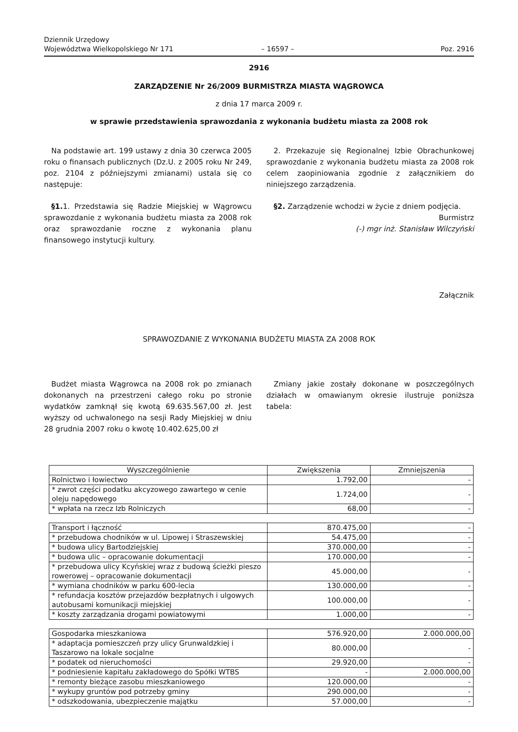Dziennik Urzędowy
Województwa Wielkopolskiego Nr 171
– 16597 –
Poz. 2916
2916
ZARZĄDZENIE Nr 26/2009 BURMISTRZA MIASTA WĄGROWCA
z dnia 17 marca 2009 r.
w sprawie przedstawienia sprawozdania z wykonania budżetu miasta za 2008 rok
Na podstawie art. 199 ustawy z dnia 30 czerwca 2005 roku o finansach publicznych (Dz.U. z 2005 roku Nr 249, poz. 2104 z późniejszymi zmianami) ustala się co następuje:
§1. 1. Przedstawia się Radzie Miejskiej w Wągrowcu sprawozdanie z wykonania budżetu miasta za 2008 rok oraz sprawozdanie roczne z wykonania planu finansowego instytucji kultury.
2. Przekazuje się Regionalnej Izbie Obrachunkowej sprawozdanie z wykonania budżetu miasta za 2008 rok celem zaopiniowania zgodnie z załącznikiem do niniejszego zarządzenia.
§2. Zarządzenie wchodzi w życie z dniem podjęcia.
Burmistrz
(-) mgr inż. Stanisław Wilczyński
Załącznik
SPRAWOZDANIE Z WYKONANIA BUDŻETU MIASTA ZA 2008 ROK
Budżet miasta Wągrowca na 2008 rok po zmianach dokonanych na przestrzeni całego roku po stronie wydatków zamknął się kwotą 69.635.567,00 zł. Jest wyższy od uchwalonego na sesji Rady Miejskiej w dniu 28 grudnia 2007 roku o kwotę 10.402.625,00 zł
Zmiany jakie zostały dokonane w poszczególnych działach w omawianym okresie ilustruje poniższa tabela:
| Wyszczególnienie | Zwiększenia | Zmniejszenia |
| --- | --- | --- |
| Rolnictwo i łowiectwo | 1.792,00 | - |
| * zwrot części podatku akcyzowego zawartego w cenie oleju napędowego | 1.724,00 | - |
| * wpłata na rzecz Izb Rolniczych | 68,00 | - |
| Transport i łączność | 870.475,00 | - |
| * przebudowa chodników w ul. Lipowej i Straszewskiej | 54.475,00 | - |
| * budowa ulicy Bartodziejskiej | 370.000,00 | - |
| * budowa ulic – opracowanie dokumentacji | 170.000,00 | - |
| * przebudowa ulicy Kcyńskiej wraz z budową ścieżki pieszo rowerowej – opracowanie dokumentacji | 45.000,00 | - |
| * wymiana chodników w parku 600-lecia | 130.000,00 | - |
| * refundacja kosztów przejazdów bezpłatnych i ulgowych autobusami komunikacji miejskiej | 100.000,00 | - |
| * koszty zarządzania drogami powiatowymi | 1.000,00 | - |
| Gospodarka mieszkaniowa | 576.920,00 | 2.000.000,00 |
| * adaptacja pomieszczeń przy ulicy Grunwaldzkiej i Taszarowo na lokale socjalne | 80.000,00 | - |
| * podatek od nieruchomości | 29.920,00 | - |
| * podniesienie kapitału zakładowego do Spółki WTBS | - | 2.000.000,00 |
| * remonty bieżące zasobu mieszkaniowego | 120.000,00 | - |
| * wykupy gruntów pod potrzeby gminy | 290.000,00 | - |
| * odszkodowania, ubezpieczenie majątku | 57.000,00 | - |